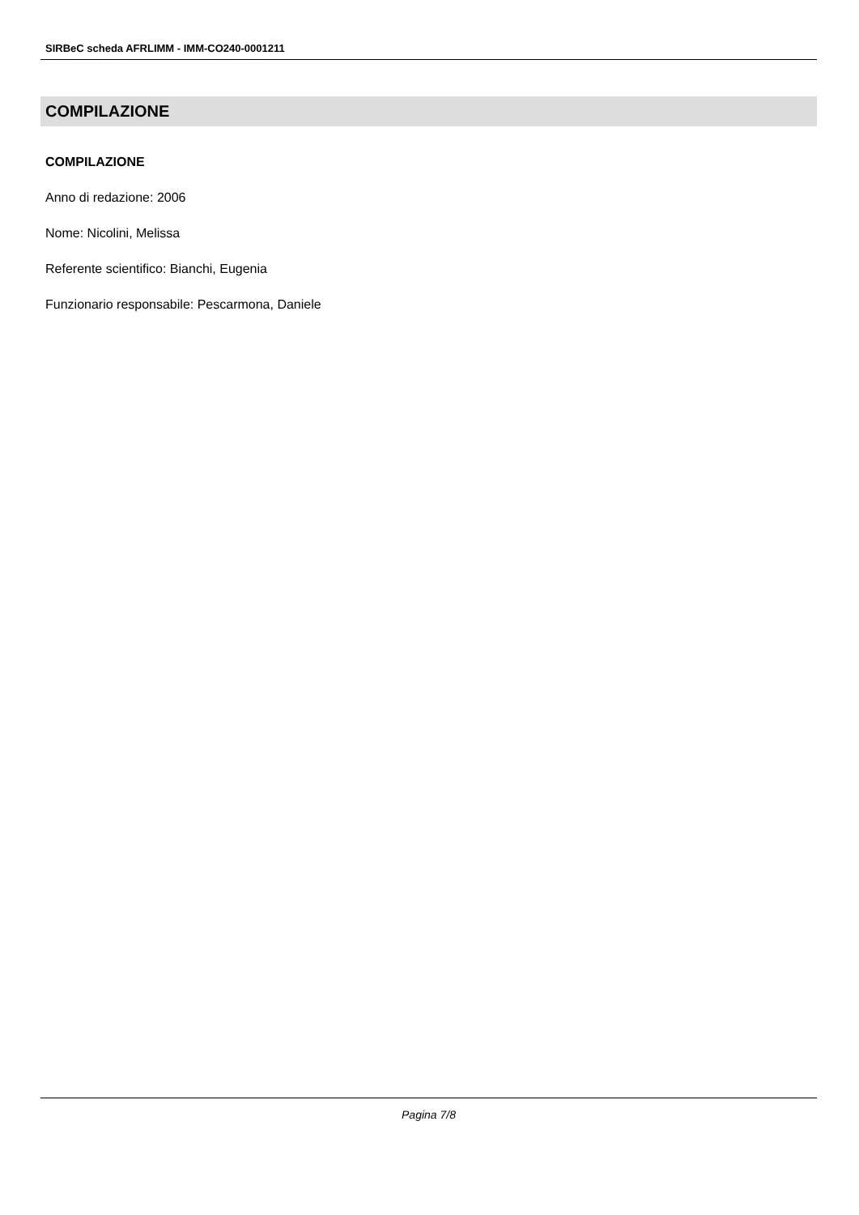SIRBeC scheda AFRLIMM - IMM-CO240-0001211
COMPILAZIONE
COMPILAZIONE
Anno di redazione: 2006
Nome: Nicolini, Melissa
Referente scientifico: Bianchi, Eugenia
Funzionario responsabile: Pescarmona, Daniele
Pagina 7/8